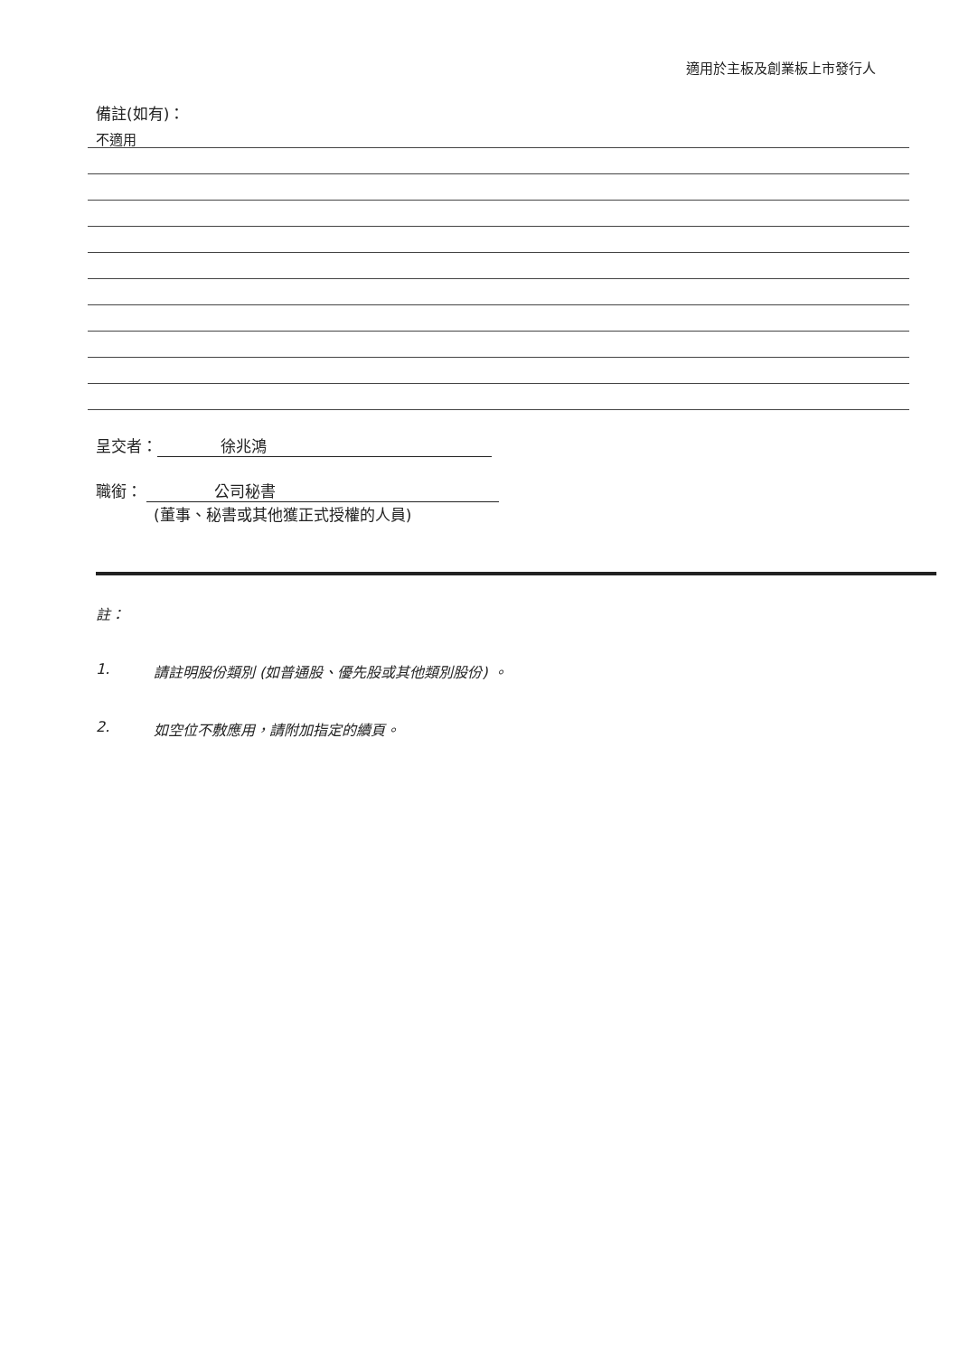適用於主板及創業板上市發行人
備註(如有)：
不適用
呈交者： 徐兆鴻
職銜： 公司秘書
(董事、秘書或其他獲正式授權的人員)
註：
1. 請註明股份類別 (如普通股、優先股或其他類別股份) 。
2. 如空位不敷應用，請附加指定的續頁。